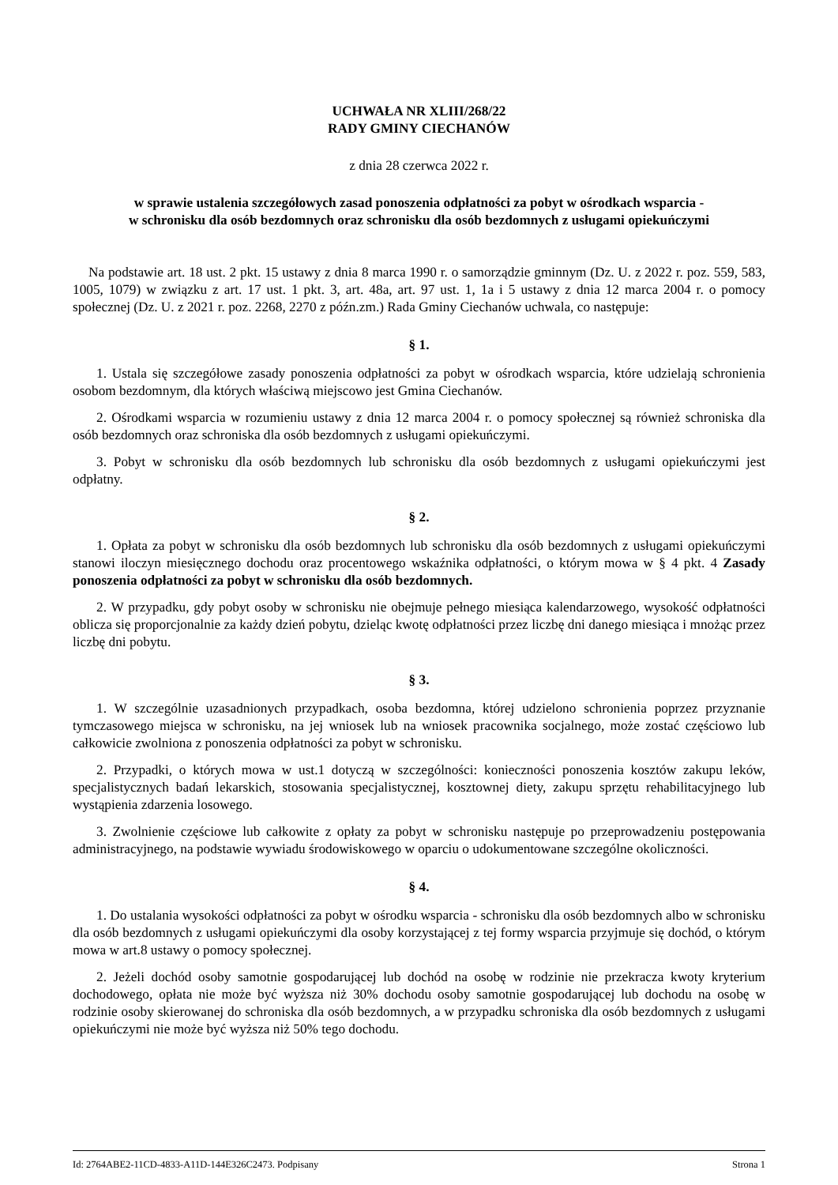UCHWAŁA NR XLIII/268/22
RADY GMINY CIECHANÓW
z dnia 28 czerwca 2022 r.
w sprawie ustalenia szczegółowych zasad ponoszenia odpłatności za pobyt w ośrodkach wsparcia -
w schronisku dla osób bezdomnych oraz schronisku dla osób bezdomnych z usługami opiekuńczymi
Na podstawie art. 18 ust. 2 pkt. 15 ustawy z dnia 8 marca 1990 r. o samorządzie gminnym (Dz. U. z 2022 r. poz. 559, 583, 1005, 1079) w związku z art. 17 ust. 1 pkt. 3, art. 48a, art. 97 ust. 1, 1a i 5 ustawy z dnia 12 marca 2004 r. o pomocy społecznej (Dz. U. z 2021 r. poz. 2268, 2270 z późn.zm.) Rada Gminy Ciechanów uchwala, co następuje:
§ 1.
1. Ustala się szczegółowe zasady ponoszenia odpłatności za pobyt w ośrodkach wsparcia, które udzielają schronienia osobom bezdomnym, dla których właściwą miejscowo jest Gmina Ciechanów.
2. Ośrodkami wsparcia w rozumieniu ustawy z dnia 12 marca 2004 r. o pomocy społecznej są również schroniska dla osób bezdomnych oraz schroniska dla osób bezdomnych z usługami opiekuńczymi.
3. Pobyt w schronisku dla osób bezdomnych lub schronisku dla osób bezdomnych z usługami opiekuńczymi jest odpłatny.
§ 2.
1. Opłata za pobyt w schronisku dla osób bezdomnych lub schronisku dla osób bezdomnych z usługami opiekuńczymi stanowi iloczyn miesięcznego dochodu oraz procentowego wskaźnika odpłatności, o którym mowa w § 4 pkt. 4 Zasady ponoszenia odpłatności za pobyt w schronisku dla osób bezdomnych.
2. W przypadku, gdy pobyt osoby w schronisku nie obejmuje pełnego miesiąca kalendarzowego, wysokość odpłatności oblicza się proporcjonalnie za każdy dzień pobytu, dzieląc kwotę odpłatności przez liczbę dni danego miesiąca i mnożąc przez liczbę dni pobytu.
§ 3.
1. W szczególnie uzasadnionych przypadkach, osoba bezdomna, której udzielono schronienia poprzez przyznanie tymczasowego miejsca w schronisku, na jej wniosek lub na wniosek pracownika socjalnego, może zostać częściowo lub całkowicie zwolniona z ponoszenia odpłatności za pobyt w schronisku.
2. Przypadki, o których mowa w ust.1 dotyczą w szczególności: konieczności ponoszenia kosztów zakupu leków, specjalistycznych badań lekarskich, stosowania specjalistycznej, kosztownej diety, zakupu sprzętu rehabilitacyjnego lub wystąpienia zdarzenia losowego.
3. Zwolnienie częściowe lub całkowite z opłaty za pobyt w schronisku następuje po przeprowadzeniu postępowania administracyjnego, na podstawie wywiadu środowiskowego w oparciu o udokumentowane szczególne okoliczności.
§ 4.
1. Do ustalania wysokości odpłatności za pobyt w ośrodku wsparcia - schronisku dla osób bezdomnych albo w schronisku dla osób bezdomnych z usługami opiekuńczymi dla osoby korzystającej z tej formy wsparcia przyjmuje się dochód, o którym mowa w art.8 ustawy o pomocy społecznej.
2. Jeżeli dochód osoby samotnie gospodarującej lub dochód na osobę w rodzinie nie przekracza kwoty kryterium dochodowego, opłata nie może być wyższa niż 30% dochodu osoby samotnie gospodarującej lub dochodu na osobę w rodzinie osoby skierowanej do schroniska dla osób bezdomnych, a w przypadku schroniska dla osób bezdomnych z usługami opiekuńczymi nie może być wyższa niż 50% tego dochodu.
Id: 2764ABE2-11CD-4833-A11D-144E326C2473. Podpisany Strona 1